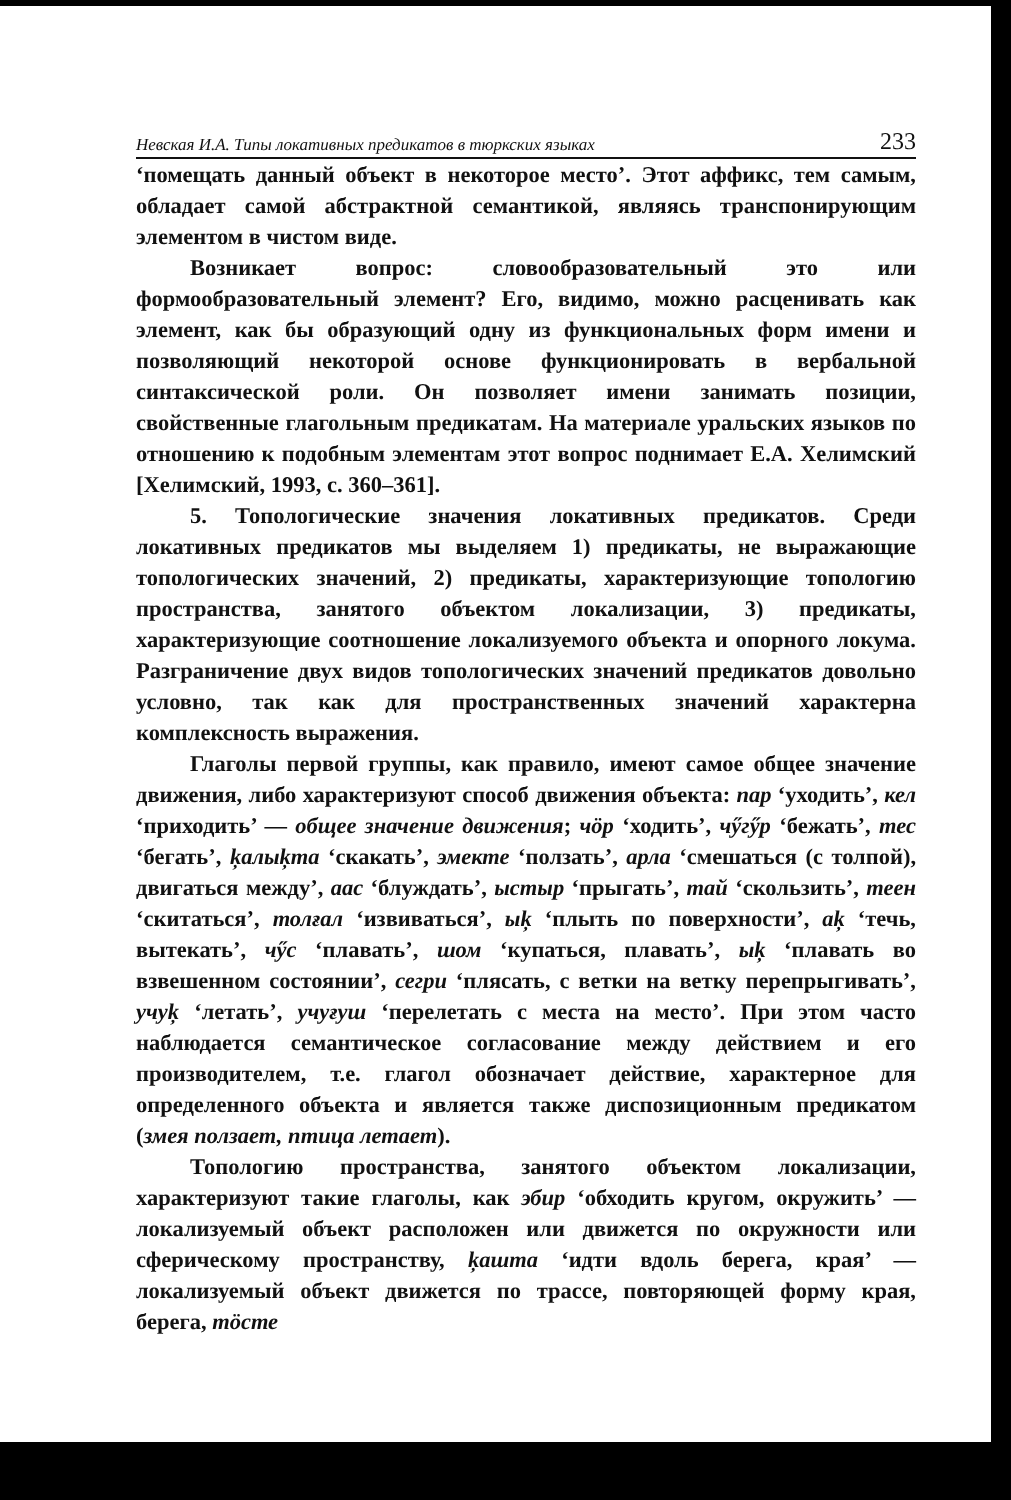Невская И.А. Типы локативных предикатов в тюркских языках 233
‘помещать данный объект в некоторое место’. Этот аффикс, тем самым, обладает самой абстрактной семантикой, являясь транспонирующим элементом в чистом виде.
Возникает вопрос: словообразовательный это или формообразовательный элемент? Его, видимо, можно расценивать как элемент, как бы образующий одну из функциональных форм имени и позволяющий некоторой основе функционировать в вербальной синтаксической роли. Он позволяет имени занимать позиции, свойственные глагольным предикатам. На материале уральских языков по отношению к подобным элементам этот вопрос поднимает Е.А. Хелимский [Хелимский, 1993, с. 360–361].
5. Топологические значения локативных предикатов. Среди локативных предикатов мы выделяем 1) предикаты, не выражающие топологических значений, 2) предикаты, характеризующие топологию пространства, занятого объектом локализации, 3) предикаты, характеризующие соотношение локализуемого объекта и опорного локума. Разграничение двух видов топологических значений предикатов довольно условно, так как для пространственных значений характерна комплексность выражения.
Глаголы первой группы, как правило, имеют самое общее значение движения, либо характеризуют способ движения объекта: пар ‘уходить’, кел ‘приходить’ — общее значение движения; чӧр ‘ходить’, чӳгӳр ‘бежать’, тес ‘бегать’, ķалыķта ‘скакать’, эмекте ‘ползать’, арла ‘смешаться (с толпой), двигаться между’, аас ‘блуждать’, ыстыр ‘прыгать’, тай ‘скользить’, теен ‘скитаться’, толғал ‘извиваться’, ыķ ‘плыть по поверхности’, аķ ‘течь, вытекать’, чӳс ‘плавать’, шом ‘купаться, плавать’, ыķ ‘плавать во взвешенном состоянии’, сегри ‘плясать, с ветки на ветку перепрыгивать’, учуķ ‘летать’, учуғуш ‘перелетать с места на место’. При этом часто наблюдается семантическое согласование между действием и его производителем, т.е. глагол обозначает действие, характерное для определенного объекта и является также диспозиционным предикатом (змея ползает, птица летает).
Топологию пространства, занятого объектом локализации, характеризуют такие глаголы, как эбир ‘обходить кругом, окружить’ — локализуемый объект расположен или движется по окружности или сферическому пространству, ķашта ‘идти вдоль берега, края’ — локализуемый объект движется по трассе, повторяющей форму края, берега, тӧсте